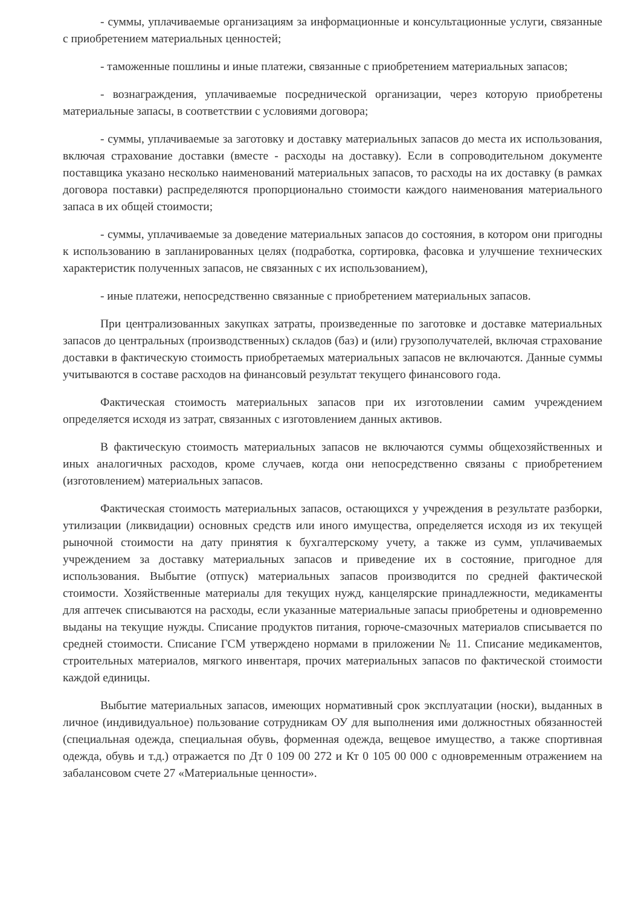- суммы, уплачиваемые организациям за информационные и консультационные услуги, связанные с приобретением материальных ценностей;
- таможенные пошлины и иные платежи, связанные с приобретением материальных запасов;
- вознаграждения, уплачиваемые посреднической организации, через которую приобретены материальные запасы, в соответствии с условиями договора;
- суммы, уплачиваемые за заготовку и доставку материальных запасов до места их использования, включая страхование доставки (вместе - расходы на доставку). Если в сопроводительном документе поставщика указано несколько наименований материальных запасов, то расходы на их доставку (в рамках договора поставки) распределяются пропорционально стоимости каждого наименования материального запаса в их общей стоимости;
- суммы, уплачиваемые за доведение материальных запасов до состояния, в котором они пригодны к использованию в запланированных целях (подработка, сортировка, фасовка и улучшение технических характеристик полученных запасов, не связанных с их использованием),
- иные платежи, непосредственно связанные с приобретением материальных запасов.
При централизованных закупках затраты, произведенные по заготовке и доставке материальных запасов до центральных (производственных) складов (баз) и (или) грузополучателей, включая страхование доставки в фактическую стоимость приобретаемых материальных запасов не включаются. Данные суммы учитываются в составе расходов на финансовый результат текущего финансового года.
Фактическая стоимость материальных запасов при их изготовлении самим учреждением определяется исходя из затрат, связанных с изготовлением данных активов.
В фактическую стоимость материальных запасов не включаются суммы общехозяйственных и иных аналогичных расходов, кроме случаев, когда они непосредственно связаны с приобретением (изготовлением) материальных запасов.
Фактическая стоимость материальных запасов, остающихся у учреждения в результате разборки, утилизации (ликвидации) основных средств или иного имущества, определяется исходя из их текущей рыночной стоимости на дату принятия к бухгалтерскому учету, а также из сумм, уплачиваемых учреждением за доставку материальных запасов и приведение их в состояние, пригодное для использования. Выбытие (отпуск) материальных запасов производится по средней фактической стоимости. Хозяйственные материалы для текущих нужд, канцелярские принадлежности, медикаменты для аптечек списываются на расходы, если указанные материальные запасы приобретены и одновременно выданы на текущие нужды. Списание продуктов питания, горюче-смазочных материалов списывается по средней стоимости. Списание ГСМ утверждено нормами в приложении № 11. Списание медикаментов, строительных материалов, мягкого инвентаря, прочих материальных запасов по фактической стоимости каждой единицы.
Выбытие материальных запасов, имеющих нормативный срок эксплуатации (носки), выданных в личное (индивидуальное) пользование сотрудникам ОУ для выполнения ими должностных обязанностей (специальная одежда, специальная обувь, форменная одежда, вещевое имущество, а также спортивная одежда, обувь и т.д.) отражается по Дт 0 109 00 272 и Кт 0 105 00 000 с одновременным отражением на забалансовом счете 27 «Материальные ценности».